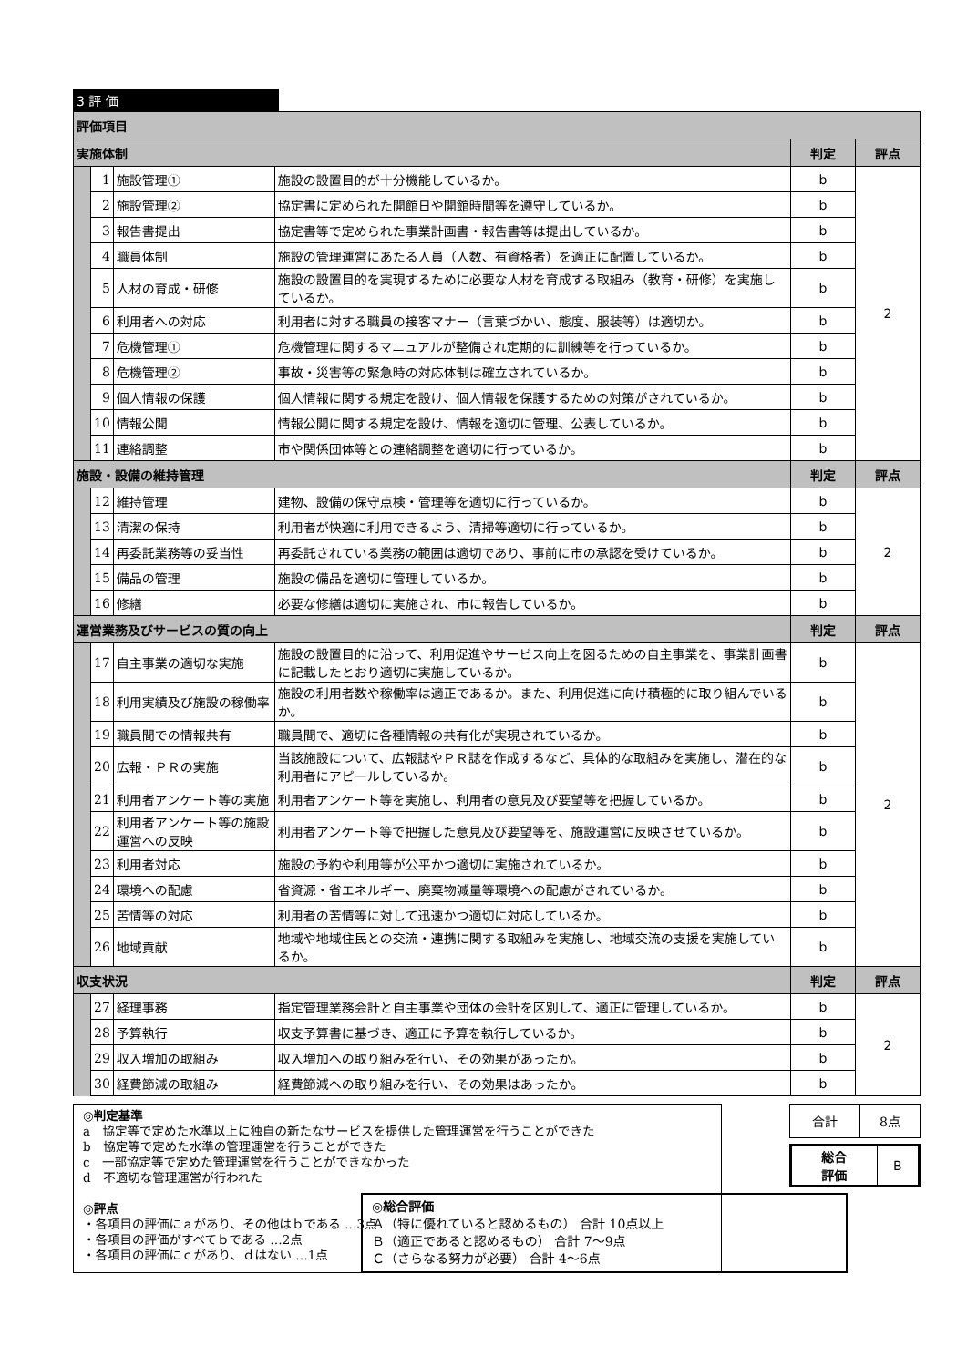3 評 価
| 評価項目 | | | | | |
| --- | --- | --- | --- | --- | --- |
| 実施体制 | | | | 判定 | 評点 |
| | 1 | 施設管理① | 施設の設置目的が十分機能しているか。 | b | 2 |
| | 2 | 施設管理② | 協定書に定められた開館日や開館時間等を遵守しているか。 | b | |
| | 3 | 報告書提出 | 協定書等で定められた事業計画書・報告書等は提出しているか。 | b | |
| | 4 | 職員体制 | 施設の管理運営にあたる人員（人数、有資格者）を適正に配置しているか。 | b | |
| | 5 | 人材の育成・研修 | 施設の設置目的を実現するために必要な人材を育成する取組み（教育・研修）を実施しているか。 | b | |
| | 6 | 利用者への対応 | 利用者に対する職員の接客マナー（言葉づかい、態度、服装等）は適切か。 | b | |
| | 7 | 危機管理① | 危機管理に関するマニュアルが整備され定期的に訓練等を行っているか。 | b | |
| | 8 | 危機管理② | 事故・災害等の緊急時の対応体制は確立されているか。 | b | |
| | 9 | 個人情報の保護 | 個人情報に関する規定を設け、個人情報を保護するための対策がされているか。 | b | |
| | 10 | 情報公開 | 情報公開に関する規定を設け、情報を適切に管理、公表しているか。 | b | |
| | 11 | 連絡調整 | 市や関係団体等との連絡調整を適切に行っているか。 | b | |
| 施設・設備の維持管理 | | | | 判定 | 評点 |
| | 12 | 維持管理 | 建物、設備の保守点検・管理等を適切に行っているか。 | b | 2 |
| | 13 | 清潔の保持 | 利用者が快適に利用できるよう、清掃等適切に行っているか。 | b | |
| | 14 | 再委託業務等の妥当性 | 再委託されている業務の範囲は適切であり、事前に市の承認を受けているか。 | b | |
| | 15 | 備品の管理 | 施設の備品を適切に管理しているか。 | b | |
| | 16 | 修繕 | 必要な修繕は適切に実施され、市に報告しているか。 | b | |
| 運営業務及びサービスの質の向上 | | | | 判定 | 評点 |
| | 17 | 自主事業の適切な実施 | 施設の設置目的に沿って、利用促進やサービス向上を図るための自主事業を、事業計画書に記載したとおり適切に実施しているか。 | b | 2 |
| | 18 | 利用実績及び施設の稼働率 | 施設の利用者数や稼働率は適正であるか。また、利用促進に向け積極的に取り組んでいるか。 | b | |
| | 19 | 職員間での情報共有 | 職員間で、適切に各種情報の共有化が実現されているか。 | b | |
| | 20 | 広報・ＰＲの実施 | 当該施設について、広報誌やＰＲ誌を作成するなど、具体的な取組みを実施し、潜在的な利用者にアピールしているか。 | b | |
| | 21 | 利用者アンケート等の実施 | 利用者アンケート等を実施し、利用者の意見及び要望等を把握しているか。 | b | |
| | 22 | 利用者アンケート等の施設運営への反映 | 利用者アンケート等で把握した意見及び要望等を、施設運営に反映させているか。 | b | |
| | 23 | 利用者対応 | 施設の予約や利用等が公平かつ適切に実施されているか。 | b | |
| | 24 | 環境への配慮 | 省資源・省エネルギー、廃棄物減量等環境への配慮がされているか。 | b | |
| | 25 | 苦情等の対応 | 利用者の苦情等に対して迅速かつ適切に対応しているか。 | b | |
| | 26 | 地域貢献 | 地域や地域住民との交流・連携に関する取組みを実施し、地域交流の支援を実施しているか。 | b | |
| 収支状況 | | | | 判定 | 評点 |
| | 27 | 経理事務 | 指定管理業務会計と自主事業や団体の会計を区別して、適正に管理しているか。 | b | 2 |
| | 28 | 予算執行 | 収支予算書に基づき、適正に予算を執行しているか。 | b | |
| | 29 | 収入増加の取組み | 収入増加への取り組みを行い、その効果があったか。 | b | |
| | 30 | 経費節減の取組み | 経費節減への取り組みを行い、その効果はあったか。 | b | |
◎判定基準
a　協定等で定めた水準以上に独自の新たなサービスを提供した管理運営を行うことができた
b　協定等で定めた水準の管理運営を行うことができた
c　一部協定等で定めた管理運営を行うことができなかった
d　不適切な管理運営が行われた
◎評点
・各項目の評価にａがあり、その他はｂである …3点
・各項目の評価がすべてｂである …2点
・各項目の評価にｃがあり、ｄはない …1点
| 合計 | 8点 |
| 総合 評価 | B |
◎総合評価
Ａ（特に優れていると認めるもの） 合計 10点以上
Ｂ（適正であると認めるもの） 合計 7～9点
Ｃ（さらなる努力が必要） 合計 4～6点